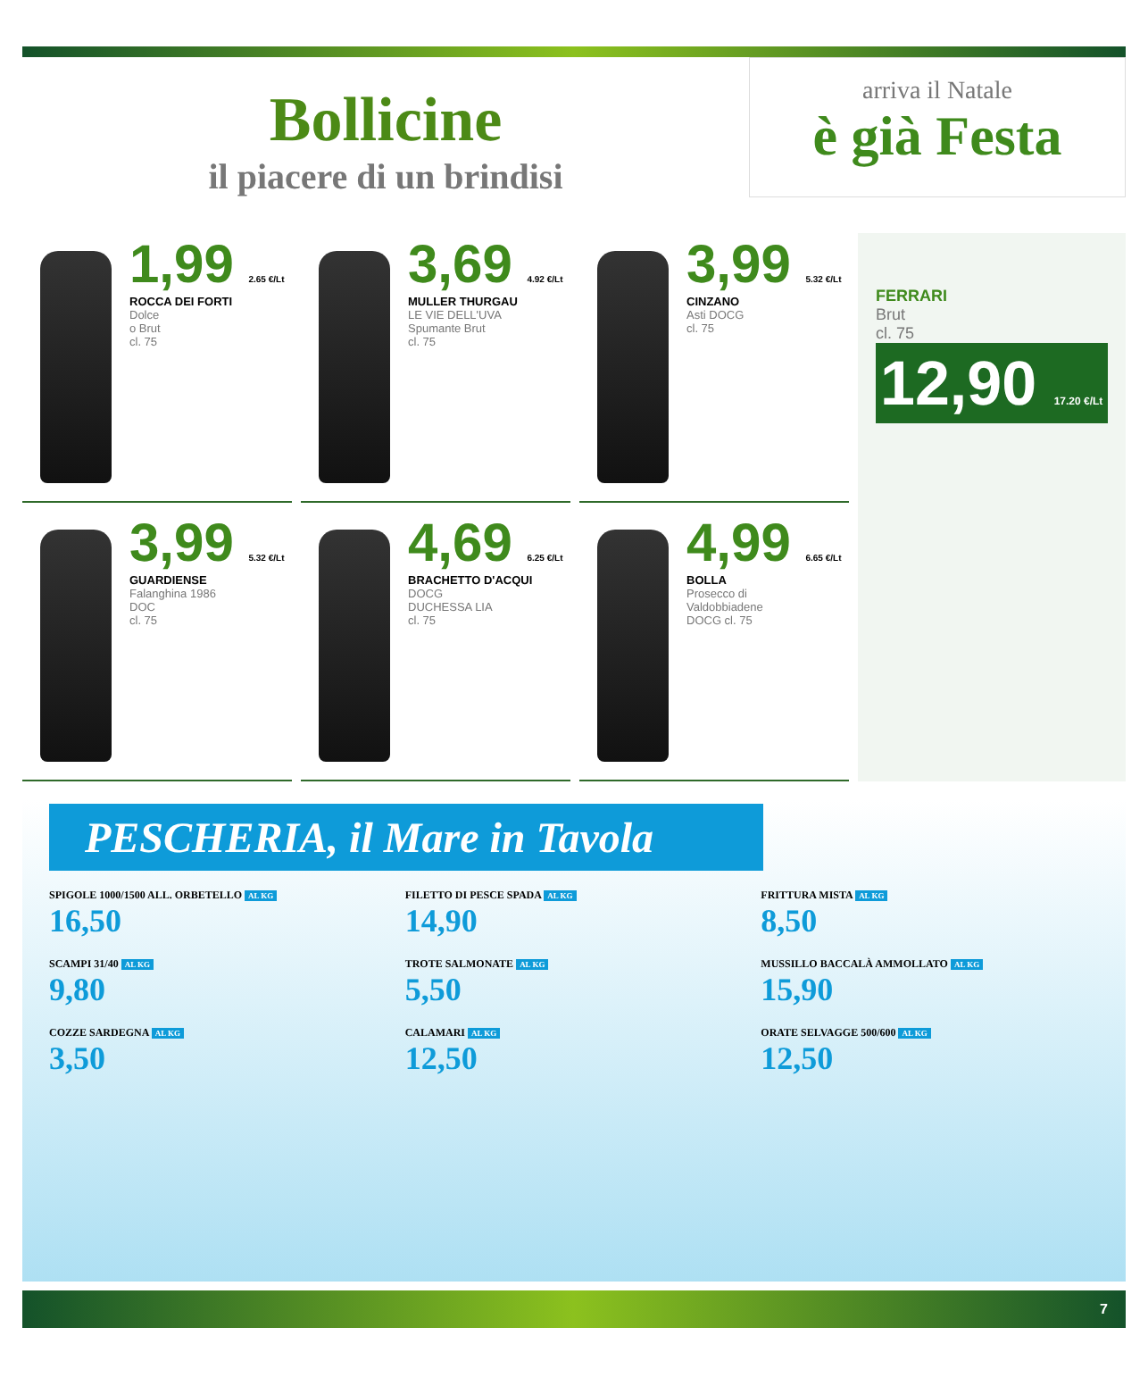Bollicine
il piacere di un brindisi
arriva il Natale
è già Festa
1,99 2.65 €/Lt
ROCCA DEI FORTI
Dolce
o Brut
cl. 75
3,69 4.92 €/Lt
MULLER THURGAU
LE VIE DELL'UVA
Spumante Brut
cl. 75
3,99 5.32 €/Lt
CINZANO
Asti DOCG
cl. 75
FERRARI
Brut
cl. 75
12,90 17.20 €/Lt
3,99 5.32 €/Lt
GUARDIENSE
Falanghina 1986
DOC
cl. 75
4,69 6.25 €/Lt
BRACHETTO D'ACQUI
DOCG
DUCHESSA LIA
cl. 75
4,99 6.65 €/Lt
BOLLA
Prosecco di
Valdobbiadene
DOCG cl. 75
PESCHERIA, il Mare in Tavola
SPIGOLE 1000/1500 ALL. ORBETELLO AL KG
16,50
FILETTO DI PESCE SPADA AL KG
14,90
FRITTURA MISTA AL KG
8,50
SCAMPI 31/40 AL KG
9,80
TROTE SALMONATE AL KG
5,50
MUSSILLO BACCALÀ AMMOLLATO AL KG
15,90
COZZE SARDEGNA AL KG
3,50
CALAMARI AL KG
12,50
ORATE SELVAGGE 500/600 AL KG
12,50
7